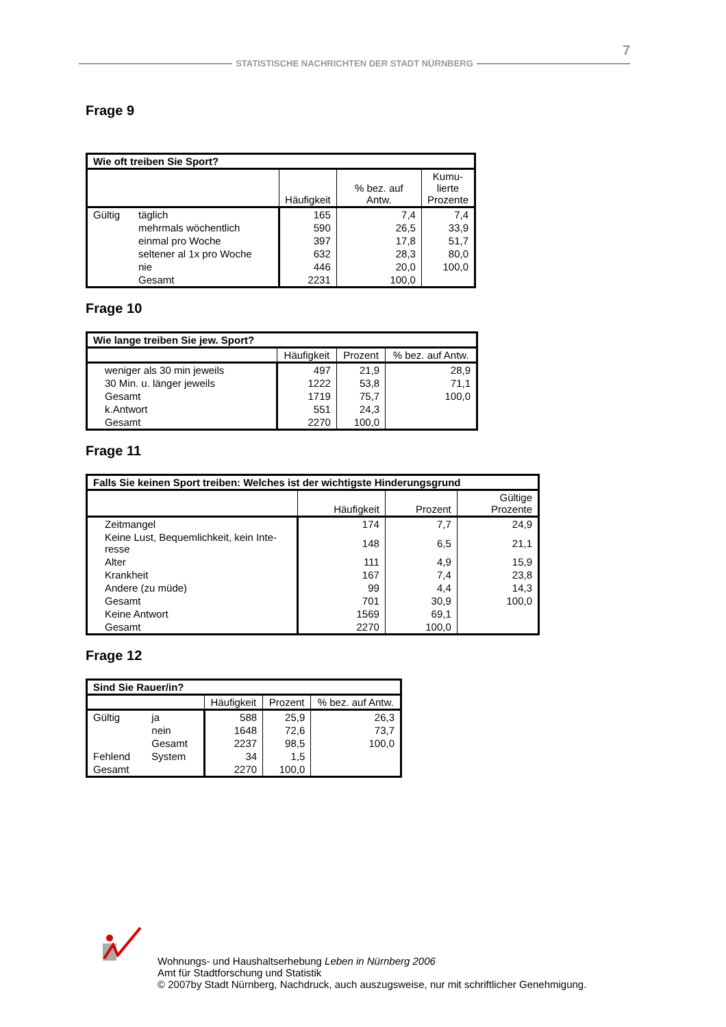7
STATISTISCHE NACHRICHTEN DER STADT NÜRNBERG
Frage 9
| Wie oft treiben Sie Sport? | | | | |
| --- | --- | --- | --- | --- |
| | | Häufigkeit | % bez. auf Antw. | Kumu- lierte Prozente |
| Gültig | täglich | 165 | 7,4 | 7,4 |
| | mehrmals wöchentlich | 590 | 26,5 | 33,9 |
| | einmal pro Woche | 397 | 17,8 | 51,7 |
| | seltener al 1x pro Woche | 632 | 28,3 | 80,0 |
| | nie | 446 | 20,0 | 100,0 |
| | Gesamt | 2231 | 100,0 | |
Frage 10
| Wie lange treiben Sie jew. Sport? | | | |
| --- | --- | --- | --- |
| | Häufigkeit | Prozent | % bez. auf Antw. |
| weniger als 30 min jeweils | 497 | 21,9 | 28,9 |
| 30 Min. u. länger jeweils | 1222 | 53,8 | 71,1 |
| Gesamt | 1719 | 75,7 | 100,0 |
| k.Antwort | 551 | 24,3 | |
| Gesamt | 2270 | 100,0 | |
Frage 11
| Falls Sie keinen Sport treiben: Welches ist der wichtigste Hinderungsgrund | | | |
| --- | --- | --- | --- |
| | Häufigkeit | Prozent | Gültige Prozente |
| Zeitmangel | 174 | 7,7 | 24,9 |
| Keine Lust, Bequemlichkeit, kein Inte- resse | 148 | 6,5 | 21,1 |
| Alter | 111 | 4,9 | 15,9 |
| Krankheit | 167 | 7,4 | 23,8 |
| Andere (zu müde) | 99 | 4,4 | 14,3 |
| Gesamt | 701 | 30,9 | 100,0 |
| Keine Antwort | 1569 | 69,1 | |
| Gesamt | 2270 | 100,0 | |
Frage 12
| Sind Sie Rauer/in? | | | | |
| --- | --- | --- | --- | --- |
| | | Häufigkeit | Prozent | % bez. auf Antw. |
| Gültig | ja | 588 | 25,9 | 26,3 |
| | nein | 1648 | 72,6 | 73,7 |
| | Gesamt | 2237 | 98,5 | 100,0 |
| Fehlend | System | 34 | 1,5 | |
| Gesamt | | 2270 | 100,0 | |
Wohnungs- und Haushaltserhebung Leben in Nürnberg 2006
Amt für Stadtforschung und Statistik
© 2007by Stadt Nürnberg, Nachdruck, auch auszugsweise, nur mit schriftlicher Genehmigung.